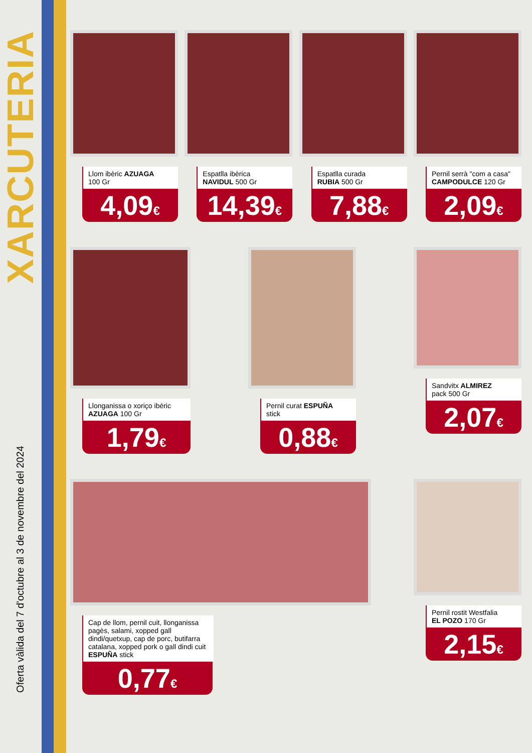XARCUTERIA
Oferta vàlida del 7 d'octubre al 3 de novembre del 2024
Llom ibèric AZUAGA
100 Gr
4,09€
Espatlla ibèrica
NAVIDUL 500 Gr
14,39€
Espatlla curada
RUBIA 500 Gr
7,88€
Pernil serrà "com a casa" CAMPODULCE 120 Gr
2,09€
Llonganissa o xoriço ibèric AZUAGA 100 Gr
1,79€
Pernil curat ESPUÑA
stick
0,88€
Sandvitx ALMIREZ
pack 500 Gr
2,07€
Cap de llom, pernil cuit, llonganissa pagès, salami, xopped gall dindi/quetxup, cap de porc, butifarra catalana, xopped pork o gall dindi cuit ESPUÑA stick
0,77€
Pernil rostit Westfalia
EL POZO 170 Gr
2,15€